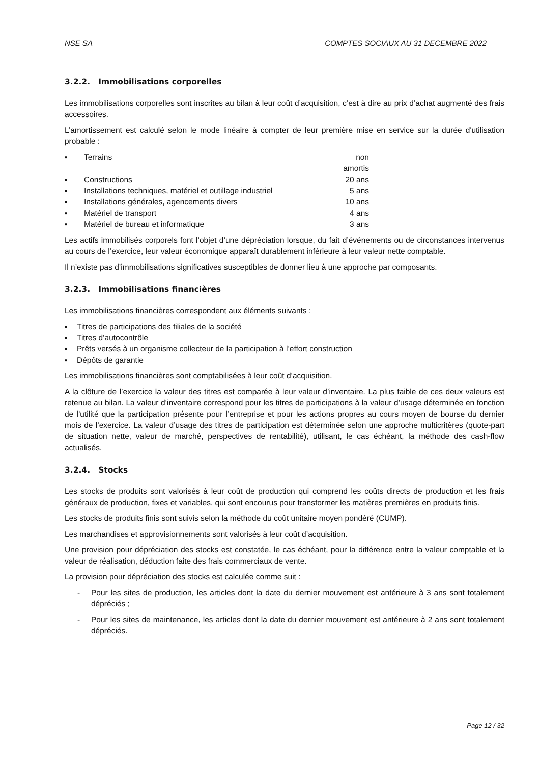NSE SA COMPTES SOCIAUX AU 31 DECEMBRE 2022
3.2.2. Immobilisations corporelles
Les immobilisations corporelles sont inscrites au bilan à leur coût d’acquisition, c’est à dire au prix d’achat augmenté des frais accessoires.
L’amortissement est calculé selon le mode linéaire à compter de leur première mise en service sur la durée d'utilisation probable :
▪ Terrains non amortis
▪ Constructions 20 ans
▪ Installations techniques, matériel et outillage industriel 5 ans
▪ Installations générales, agencements divers 10 ans
▪ Matériel de transport 4 ans
▪ Matériel de bureau et informatique 3 ans
Les actifs immobilisés corporels font l’objet d’une dépréciation lorsque, du fait d’événements ou de circonstances intervenus au cours de l’exercice, leur valeur économique apparaît durablement inférieure à leur valeur nette comptable.
Il n’existe pas d’immobilisations significatives susceptibles de donner lieu à une approche par composants.
3.2.3. Immobilisations financières
Les immobilisations financières correspondent aux éléments suivants :
▪ Titres de participations des filiales de la société
▪ Titres d’autocontrôle
▪ Prêts versés à un organisme collecteur de la participation à l’effort construction
▪ Dépôts de garantie
Les immobilisations financières sont comptabilisées à leur coût d’acquisition.
A la clôture de l’exercice la valeur des titres est comparée à leur valeur d’inventaire. La plus faible de ces deux valeurs est retenue au bilan. La valeur d’inventaire correspond pour les titres de participations à la valeur d’usage déterminée en fonction de l’utilité que la participation présente pour l’entreprise et pour les actions propres au cours moyen de bourse du dernier mois de l’exercice. La valeur d’usage des titres de participation est déterminée selon une approche multicritères (quote-part de situation nette, valeur de marché, perspectives de rentabilité), utilisant, le cas échéant, la méthode des cash-flow actualisés.
3.2.4. Stocks
Les stocks de produits sont valorisés à leur coût de production qui comprend les coûts directs de production et les frais généraux de production, fixes et variables, qui sont encourus pour transformer les matières premières en produits finis.
Les stocks de produits finis sont suivis selon la méthode du coût unitaire moyen pondéré (CUMP).
Les marchandises et approvisionnements sont valorisés à leur coût d’acquisition.
Une provision pour dépréciation des stocks est constatée, le cas échéant, pour la différence entre la valeur comptable et la valeur de réalisation, déduction faite des frais commerciaux de vente.
La provision pour dépréciation des stocks est calculée comme suit :
- Pour les sites de production, les articles dont la date du dernier mouvement est antérieure à 3 ans sont totalement dépréciés ;
- Pour les sites de maintenance, les articles dont la date du dernier mouvement est antérieure à 2 ans sont totalement dépréciés.
Page 12 / 32